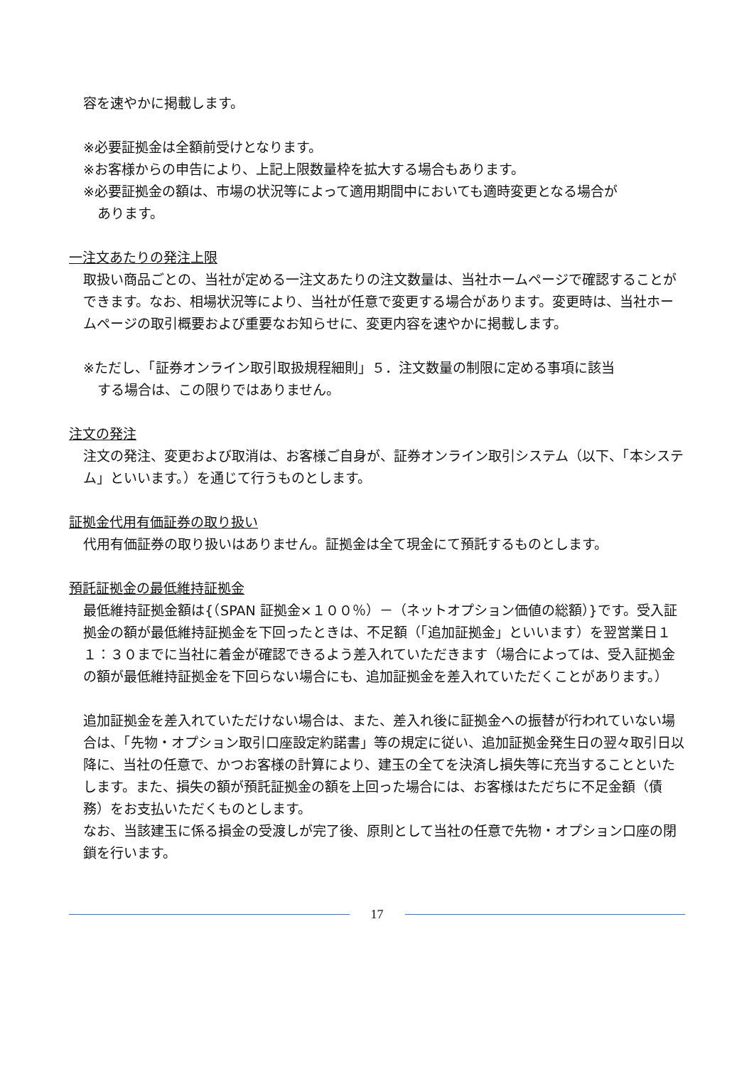容を速やかに掲載します。
※必要証拠金は全額前受けとなります。
※お客様からの申告により、上記上限数量枠を拡大する場合もあります。
※必要証拠金の額は、市場の状況等によって適用期間中においても適時変更となる場合が
あります。
一注文あたりの発注上限
取扱い商品ごとの、当社が定める一注文あたりの注文数量は、当社ホームページで確認することができます。なお、相場状況等により、当社が任意で変更する場合があります。変更時は、当社ホームページの取引概要および重要なお知らせに、変更内容を速やかに掲載します。
※ただし、「証券オンライン取引取扱規程細則」５．注文数量の制限に定める事項に該当
する場合は、この限りではありません。
注文の発注
注文の発注、変更および取消は、お客様ご自身が、証券オンライン取引システム（以下、「本システム」といいます。）を通じて行うものとします。
証拠金代用有価証券の取り扱い
代用有価証券の取り扱いはありません。証拠金は全て現金にて預託するものとします。
預託証拠金の最低維持証拠金
最低維持証拠金額は{（SPAN 証拠金×１００％）－（ネットオプション価値の総額）}です。受入証拠金の額が最低維持証拠金を下回ったときは、不足額（「追加証拠金」といいます）を翌営業日１１：３０までに当社に着金が確認できるよう差入れていただきます（場合によっては、受入証拠金の額が最低維持証拠金を下回らない場合にも、追加証拠金を差入れていただくことがあります。）
追加証拠金を差入れていただけない場合は、また、差入れ後に証拠金への振替が行われていない場合は、「先物・オプション取引口座設定約諾書」等の規定に従い、追加証拠金発生日の翌々取引日以降に、当社の任意で、かつお客様の計算により、建玉の全てを決済し損失等に充当することといたします。また、損失の額が預託証拠金の額を上回った場合には、お客様はただちに不足金額（債務）をお支払いただくものとします。
なお、当該建玉に係る損金の受渡しが完了後、原則として当社の任意で先物・オプション口座の閉鎖を行います。
17